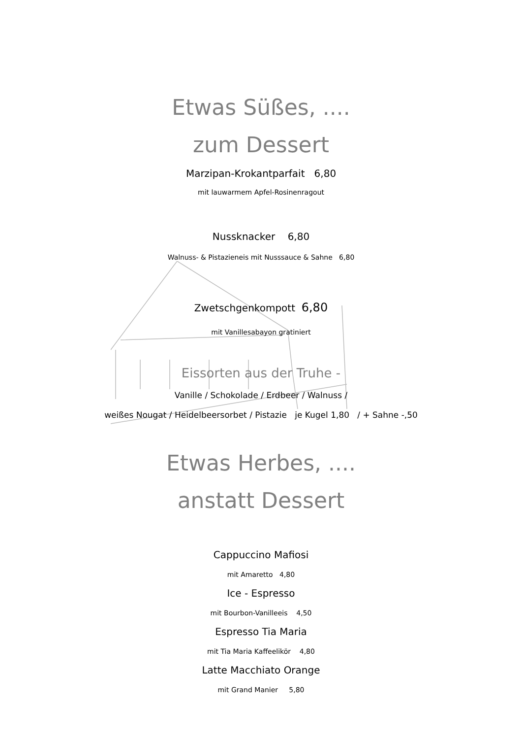Etwas Süßes, ....
zum Dessert
Marzipan-Krokantparfait 6,80
mit lauwarmem Apfel-Rosinenragout
Nussknacker 6,80
Walnuss- & Pistazieneis mit Nusssauce & Sahne 6,80
Zwetschgenkompott 6,80
mit Vanillesabayon gratiniert
Eissorten aus der Truhe -
Vanille / Schokolade / Erdbeer / Walnuss /
weißes Nougat / Heidelbeersorbet / Pistazie je Kugel 1,80 / + Sahne -,50
Etwas Herbes, ....
anstatt Dessert
Cappuccino Mafiosi
mit Amaretto 4,80
Ice - Espresso
mit Bourbon-Vanilleeis 4,50
Espresso Tia Maria
mit Tia Maria Kaffeelikör 4,80
Latte Macchiato Orange
mit Grand Manier 5,80